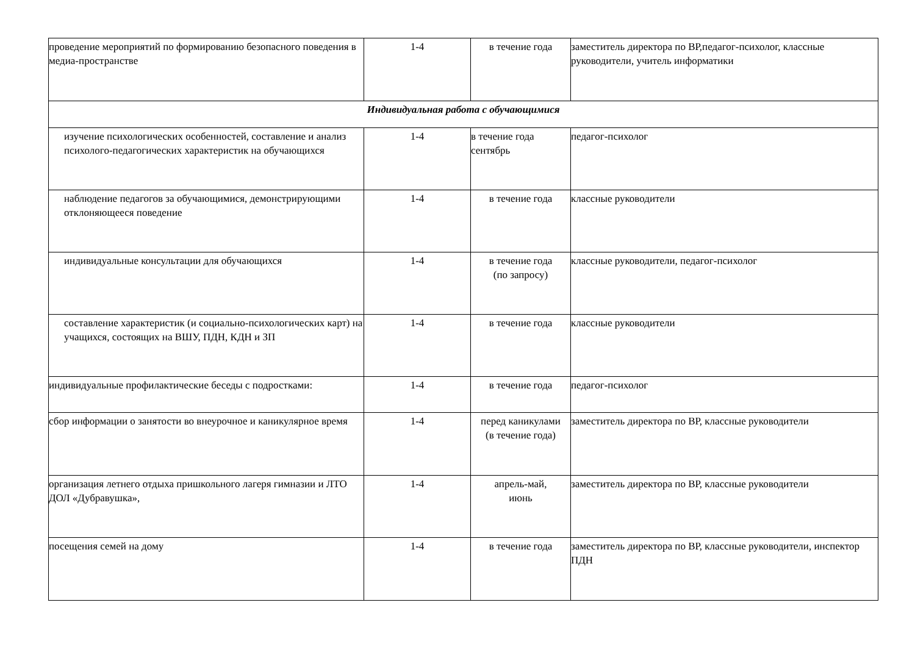| проведение мероприятий по формированию безопасного поведения в медиа-пространстве | 1-4 | в течение года | заместитель директора по ВР,педагог-психолог, классные руководители, учитель информатики |
| Индивидуальная работа с обучающимися | | | |
| изучение психологических особенностей, составление и анализ психолого-педагогических характеристик на обучающихся | 1-4 | в течение года сентябрь | педагог-психолог |
| наблюдение педагогов за обучающимися, демонстрирующими отклоняющееся поведение | 1-4 | в течение года | классные руководители |
| индивидуальные консультации для обучающихся | 1-4 | в течение года (по запросу) | классные руководители, педагог-психолог |
| составление характеристик (и социально-психологических карт) на учащихся, состоящих на ВШУ, ПДН, КДН и ЗП | 1-4 | в течение года | классные руководители |
| индивидуальные профилактические беседы с подростками: | 1-4 | в течение года | педагог-психолог |
| сбор информации о занятости во внеурочное и каникулярное время | 1-4 | перед каникулами (в течение года) | заместитель директора по ВР, классные руководители |
| организация летнего отдыха пришкольного лагеря гимназии и ЛТО ДОЛ «Дубравушка», | 1-4 | апрель-май, июнь | заместитель директора по ВР, классные руководители |
| посещения семей на дому | 1-4 | в течение года | заместитель директора по ВР, классные руководители, инспектор ПДН |